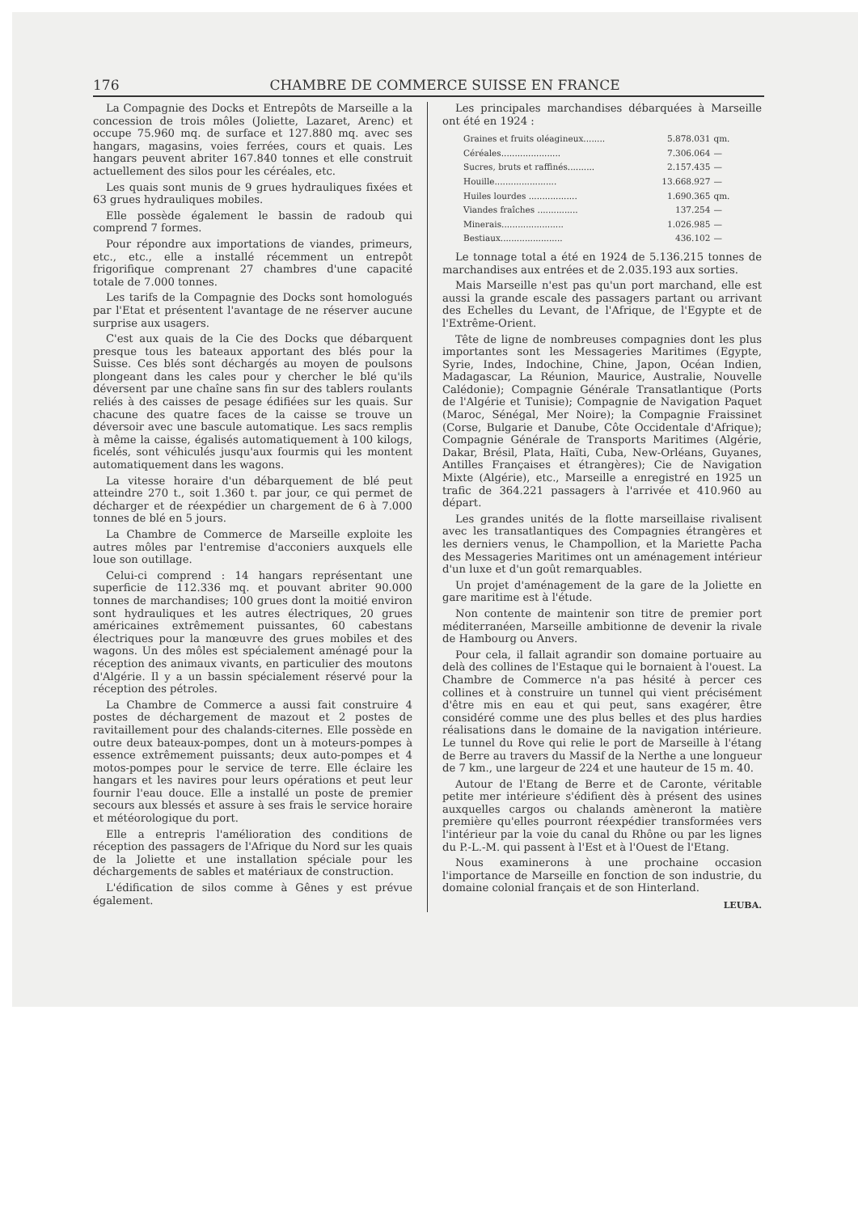176 CHAMBRE DE COMMERCE SUISSE EN FRANCE
La Compagnie des Docks et Entrepôts de Marseille a la concession de trois môles (Joliette, Lazaret, Arenc) et occupe 75.960 mq. de surface et 127.880 mq. avec ses hangars, magasins, voies ferrées, cours et quais. Les hangars peuvent abriter 167.840 tonnes et elle construit actuellement des silos pour les céréales, etc.
Les quais sont munis de 9 grues hydrauliques fixées et 63 grues hydrauliques mobiles.
Elle possède également le bassin de radoub qui comprend 7 formes.
Pour répondre aux importations de viandes, primeurs, etc., etc., elle a installé récemment un entrepôt frigorifique comprenant 27 chambres d'une capacité totale de 7.000 tonnes.
Les tarifs de la Compagnie des Docks sont homologués par l'Etat et présentent l'avantage de ne réserver aucune surprise aux usagers.
C'est aux quais de la Cie des Docks que débarquent presque tous les bateaux apportant des blés pour la Suisse. Ces blés sont déchargés au moyen de poulsons plongeant dans les cales pour y chercher le blé qu'ils déversent par une chaîne sans fin sur des tablers roulants reliés à des caisses de pesage édifiées sur les quais. Sur chacune des quatre faces de la caisse se trouve un déversoir avec une bascule automatique. Les sacs remplis à même la caisse, égalisés automatiquement à 100 kilogs, ficelés, sont véhiculés jusqu'aux fourmis qui les montent automatiquement dans les wagons.
La vitesse horaire d'un débarquement de blé peut atteindre 270 t., soit 1.360 t. par jour, ce qui permet de décharger et de réexpédier un chargement de 6 à 7.000 tonnes de blé en 5 jours.
La Chambre de Commerce de Marseille exploite les autres môles par l'entremise d'acconiers auxquels elle loue son outillage.
Celui-ci comprend : 14 hangars représentant une superficie de 112.336 mq. et pouvant abriter 90.000 tonnes de marchandises; 100 grues dont la moitié environ sont hydrauliques et les autres électriques, 20 grues américaines extrêmement puissantes, 60 cabestans électriques pour la manœuvre des grues mobiles et des wagons. Un des môles est spécialement aménagé pour la réception des animaux vivants, en particulier des moutons d'Algérie. Il y a un bassin spécialement réservé pour la réception des pétroles.
La Chambre de Commerce a aussi fait construire 4 postes de déchargement de mazout et 2 postes de ravitaillement pour des chalands-citernes. Elle possède en outre deux bateaux-pompes, dont un à moteurs-pompes à essence extrêmement puissants; deux auto-pompes et 4 motos-pompes pour le service de terre. Elle éclaire les hangars et les navires pour leurs opérations et peut leur fournir l'eau douce. Elle a installé un poste de premier secours aux blessés et assure à ses frais le service horaire et météorologique du port.
Elle a entrepris l'amélioration des conditions de réception des passagers de l'Afrique du Nord sur les quais de la Joliette et une installation spéciale pour les déchargements de sables et matériaux de construction.
L'édification de silos comme à Gênes y est prévue également.
Les principales marchandises débarquées à Marseille ont été en 1924 :
| Graines et fruits oléagineux........ | 5.878.031 | qm. |
| Céréales...................... | 7.306.064 | — |
| Sucres, bruts et raffinés.......... | 2.157.435 | — |
| Houille....................... | 13.668.927 | — |
| Huiles lourdes .................. | 1.690.365 | qm. |
| Viandes fraîches ............... | 137.254 | — |
| Minerais....................... | 1.026.985 | — |
| Bestiaux....................... | 436.102 | — |
Le tonnage total a été en 1924 de 5.136.215 tonnes de marchandises aux entrées et de 2.035.193 aux sorties.
Mais Marseille n'est pas qu'un port marchand, elle est aussi la grande escale des passagers partant ou arrivant des Echelles du Levant, de l'Afrique, de l'Egypte et de l'Extrême-Orient.
Tête de ligne de nombreuses compagnies dont les plus importantes sont les Messageries Maritimes (Egypte, Syrie, Indes, Indochine, Chine, Japon, Océan Indien, Madagascar, La Réunion, Maurice, Australie, Nouvelle Calédonie); Compagnie Générale Transatlantique (Ports de l'Algérie et Tunisie); Compagnie de Navigation Paquet (Maroc, Sénégal, Mer Noire); la Compagnie Fraissinet (Corse, Bulgarie et Danube, Côte Occidentale d'Afrique); Compagnie Générale de Transports Maritimes (Algérie, Dakar, Brésil, Plata, Haïti, Cuba, New-Orléans, Guyanes, Antilles Françaises et étrangères); Cie de Navigation Mixte (Algérie), etc., Marseille a enregistré en 1925 un trafic de 364.221 passagers à l'arrivée et 410.960 au départ.
Les grandes unités de la flotte marseillaise rivalisent avec les transatlantiques des Compagnies étrangères et les derniers venus, le Champollion, et la Mariette Pacha des Messageries Maritimes ont un aménagement intérieur d'un luxe et d'un goût remarquables.
Un projet d'aménagement de la gare de la Joliette en gare maritime est à l'étude.
Non contente de maintenir son titre de premier port méditerranéen, Marseille ambitionne de devenir la rivale de Hambourg ou Anvers.
Pour cela, il fallait agrandir son domaine portuaire au delà des collines de l'Estaque qui le bornaient à l'ouest. La Chambre de Commerce n'a pas hésité à percer ces collines et à construire un tunnel qui vient précisément d'être mis en eau et qui peut, sans exagérer, être considéré comme une des plus belles et des plus hardies réalisations dans le domaine de la navigation intérieure. Le tunnel du Rove qui relie le port de Marseille à l'étang de Berre au travers du Massif de la Nerthe a une longueur de 7 km., une largeur de 224 et une hauteur de 15 m. 40.
Autour de l'Etang de Berre et de Caronte, véritable petite mer intérieure s'édifient dès à présent des usines auxquelles cargos ou chalands amèneront la matière première qu'elles pourront réexpédier transformées vers l'intérieur par la voie du canal du Rhône ou par les lignes du P.-L.-M. qui passent à l'Est et à l'Ouest de l'Etang.
Nous examinerons à une prochaine occasion l'importance de Marseille en fonction de son industrie, du domaine colonial français et de son Hinterland.
LEUBA.